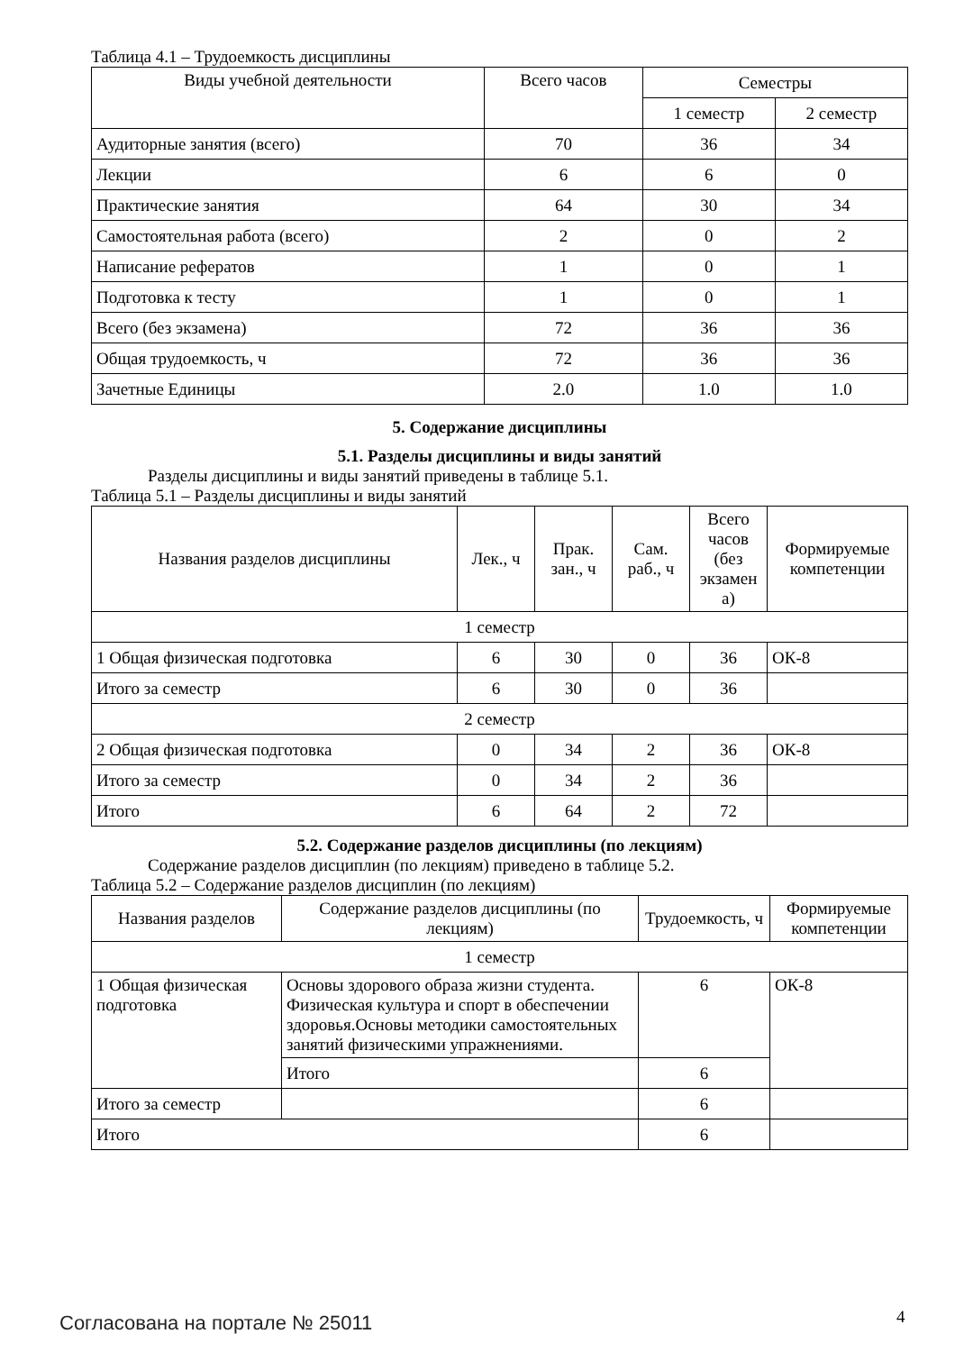Таблица 4.1 – Трудоемкость дисциплины
| Виды учебной деятельности | Всего часов | Семестры | |
| --- | --- | --- | --- |
| | | 1 семестр | 2 семестр |
| Аудиторные занятия (всего) | 70 | 36 | 34 |
| Лекции | 6 | 6 | 0 |
| Практические занятия | 64 | 30 | 34 |
| Самостоятельная работа (всего) | 2 | 0 | 2 |
| Написание рефератов | 1 | 0 | 1 |
| Подготовка к тесту | 1 | 0 | 1 |
| Всего (без экзамена) | 72 | 36 | 36 |
| Общая трудоемкость, ч | 72 | 36 | 36 |
| Зачетные Единицы | 2.0 | 1.0 | 1.0 |
5. Содержание дисциплины
5.1. Разделы дисциплины и виды занятий
Разделы дисциплины и виды занятий приведены в таблице 5.1.
Таблица 5.1 – Разделы дисциплины и виды занятий
| Названия разделов дисциплины | Лек., ч | Прак. зан., ч | Сам. раб., ч | Всего часов (без экзамен а) | Формируемые компетенции |
| --- | --- | --- | --- | --- | --- |
| 1 семестр | | | | | |
| 1 Общая физическая подготовка | 6 | 30 | 0 | 36 | ОК-8 |
| Итого за семестр | 6 | 30 | 0 | 36 | |
| 2 семестр | | | | | |
| 2 Общая физическая подготовка | 0 | 34 | 2 | 36 | ОК-8 |
| Итого за семестр | 0 | 34 | 2 | 36 | |
| Итого | 6 | 64 | 2 | 72 | |
5.2. Содержание разделов дисциплины (по лекциям)
Содержание разделов дисциплин (по лекциям) приведено в таблице 5.2.
Таблица 5.2 – Содержание разделов дисциплин (по лекциям)
| Названия разделов | Содержание разделов дисциплины (по лекциям) | Трудоемкость, ч | Формируемые компетенции |
| --- | --- | --- | --- |
| 1 семестр | | | |
| 1 Общая физическая подготовка | Основы здорового образа жизни студента. Физическая культура и спорт в обеспечении здоровья.Основы методики самостоятельных занятий физическими упражнениями. | 6 | ОК-8 |
| | Итого | 6 | |
| Итого за семестр | | 6 | |
| Итого | | 6 | |
Согласована на портале № 25011 4